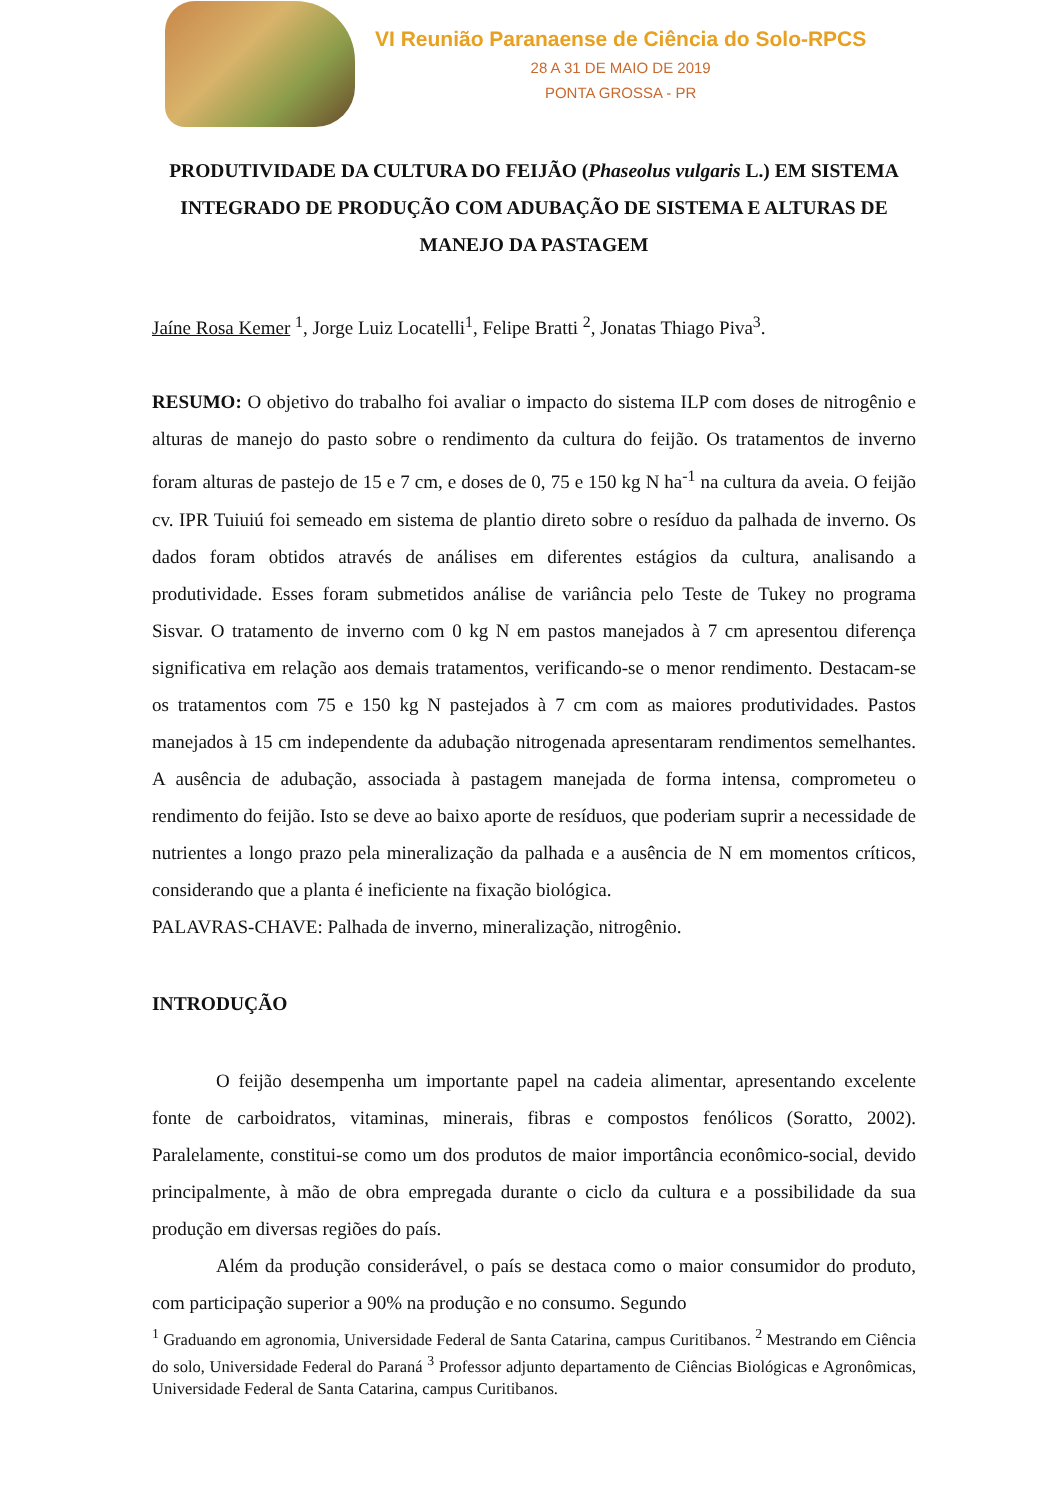VI Reunião Paranaense de Ciência do Solo-RPCS
28 A 31 DE MAIO DE 2019
PONTA GROSSA - PR
PRODUTIVIDADE DA CULTURA DO FEIJÃO (Phaseolus vulgaris L.) EM SISTEMA INTEGRADO DE PRODUÇÃO COM ADUBAÇÃO DE SISTEMA E ALTURAS DE MANEJO DA PASTAGEM
Jaíne Rosa Kemer <sup>1</sup>, Jorge Luiz Locatelli<sup>1</sup>, Felipe Bratti <sup>2</sup>, Jonatas Thiago Piva<sup>3</sup>.
RESUMO: O objetivo do trabalho foi avaliar o impacto do sistema ILP com doses de nitrogênio e alturas de manejo do pasto sobre o rendimento da cultura do feijão. Os tratamentos de inverno foram alturas de pastejo de 15 e 7 cm, e doses de 0, 75 e 150 kg N ha<sup>-1</sup> na cultura da aveia. O feijão cv. IPR Tuiuiú foi semeado em sistema de plantio direto sobre o resíduo da palhada de inverno. Os dados foram obtidos através de análises em diferentes estágios da cultura, analisando a produtividade. Esses foram submetidos análise de variância pelo Teste de Tukey no programa Sisvar. O tratamento de inverno com 0 kg N em pastos manejados à 7 cm apresentou diferença significativa em relação aos demais tratamentos, verificando-se o menor rendimento. Destacam-se os tratamentos com 75 e 150 kg N pastejados à 7 cm com as maiores produtividades. Pastos manejados à 15 cm independente da adubação nitrogenada apresentaram rendimentos semelhantes. A ausência de adubação, associada à pastagem manejada de forma intensa, comprometeu o rendimento do feijão. Isto se deve ao baixo aporte de resíduos, que poderiam suprir a necessidade de nutrientes a longo prazo pela mineralização da palhada e a ausência de N em momentos críticos, considerando que a planta é ineficiente na fixação biológica.
PALAVRAS-CHAVE: Palhada de inverno, mineralização, nitrogênio.
INTRODUÇÃO
O feijão desempenha um importante papel na cadeia alimentar, apresentando excelente fonte de carboidratos, vitaminas, minerais, fibras e compostos fenólicos (Soratto, 2002). Paralelamente, constitui-se como um dos produtos de maior importância econômico-social, devido principalmente, à mão de obra empregada durante o ciclo da cultura e a possibilidade da sua produção em diversas regiões do país.
Além da produção considerável, o país se destaca como o maior consumidor do produto, com participação superior a 90% na produção e no consumo. Segundo
<sup>1</sup> Graduando em agronomia, Universidade Federal de Santa Catarina, campus Curitibanos. <sup>2</sup> Mestrando em Ciência do solo, Universidade Federal do Paraná <sup>3</sup> Professor adjunto departamento de Ciências Biológicas e Agronômicas, Universidade Federal de Santa Catarina, campus Curitibanos.